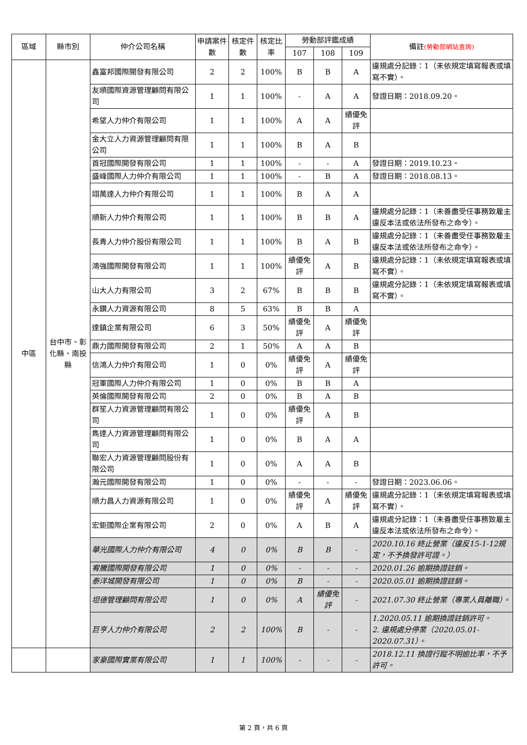| 區域 | 縣市別 | 仲介公司名稱 | 申請案件數 | 核定件數 | 核定比率 | 勞動部評鑑成績 | | | 備註 (勞動部網站查詢) |
| --- | --- | --- | --- | --- | --- | --- | --- | --- | --- |
| | | | | | | 107 | 108 | 109 | |
| 中區 | 台中市、彰化縣、南投縣 | 鑫富邦國際開發有限公司 | 2 | 2 | 100% | B | B | A | 違規處分記錄：1（未依規定填寫報表或填寫不實）。 |
| | | 友順國際資源管理顧問有限公司 | 1 | 1 | 100% | - | A | A | 發證日期：2018.09.20。 |
| | | 希望人力仲介有限公司 | 1 | 1 | 100% | A | A | 績優免評 | |
| | | 金大立人力資源管理顧問有限公司 | 1 | 1 | 100% | B | A | B | |
| | | 首冠國際開發有限公司 | 1 | 1 | 100% | - | - | A | 發證日期：2019.10.23。 |
| | | 盛峰國際人力仲介有限公司 | 1 | 1 | 100% | - | B | A | 發證日期：2018.08.13。 |
| | | 翊萬達人力仲介有限公司 | 1 | 1 | 100% | B | A | A | |
| | | 順新人力仲介有限公司 | 1 | 1 | 100% | B | B | A | 違規處分記錄：1（未善盡受任事務致雇主違反本法或依法所發布之命令）。 |
| | | 長青人力仲介股份有限公司 | 1 | 1 | 100% | B | A | B | 違規處分記錄：1（未善盡受任事務致雇主違反本法或依法所發布之命令）。 |
| | | 鴻強國際開發有限公司 | 1 | 1 | 100% | 績優免評 | A | B | 違規處分記錄：1（未依規定填寫報表或填寫不實）。 |
| | | 山大人力有限公司 | 3 | 2 | 67% | B | B | B | 違規處分記錄：1（未依規定填寫報表或填寫不實）。 |
| | | 永鑽人力資源有限公司 | 8 | 5 | 63% | B | B | A | |
| | | 達鎮企業有限公司 | 6 | 3 | 50% | 績優免評 | A | 績優免評 | |
| | | 鼎力國際開發有限公司 | 2 | 1 | 50% | A | A | B | |
| | | 信鴻人力仲介有限公司 | 1 | 0 | 0% | 績優免評 | A | 績優免評 | |
| | | 冠軍國際人力仲介有限公司 | 1 | 0 | 0% | B | B | A | |
| | | 英倫國際開發有限公司 | 2 | 0 | 0% | B | A | B | |
| | | 群笙人力資源管理顧問有限公司 | 1 | 0 | 0% | 績優免評 | A | B | |
| | | 雋達人力資源管理顧問有限公司 | 1 | 0 | 0% | B | A | A | |
| | | 聯宏人力資源管理顧問股份有限公司 | 1 | 0 | 0% | A | A | B | |
| | | 瀚元國際開發有限公司 | 1 | 0 | 0% | - | - | - | 發證日期：2023.06.06。 |
| | | 順力昌人力資源有限公司 | 1 | 0 | 0% | 績優免評 | A | 績優免評 | 違規處分記錄：1（未依規定填寫報表或填寫不實）。 |
| | | 宏鉅國際企業有限公司 | 2 | 0 | 0% | A | B | A | 違規處分記錄：1（未善盡受任事務致雇主違反本法或依法所發布之命令）。 |
| | | 華光國際人力仲介有限公司 | 4 | 0 | 0% | B | B | - | 2020.10.16 終止營業（違反15-1-12規定，不予換發許可證。） |
| | | 宥騰國際開發有限公司 | 1 | 0 | 0% | - | - | - | 2020.01.26 逾期換證註銷。 |
| | | 泰洋城開發有限公司 | 1 | 0 | 0% | B | - | - | 2020.05.01 逾期換證註銷。 |
| | | 坦德管理顧問有限公司 | 1 | 0 | 0% | A | 績優免評 | - | 2021.07.30 終止營業（專業人員離職）。 |
| | | 巨亨人力仲介有限公司 | 2 | 2 | 100% | B | - | - | 1.2020.05.11 逾期換證註銷許可。 2. 違規處分停業（2020.05.01-2020.07.31）。 |
| | | 家豪國際實業有限公司 | 1 | 1 | 100% | - | - | - | 2018.12.11 換證行蹤不明逾比率，不予許可。 |
第 2 頁，共 6 頁